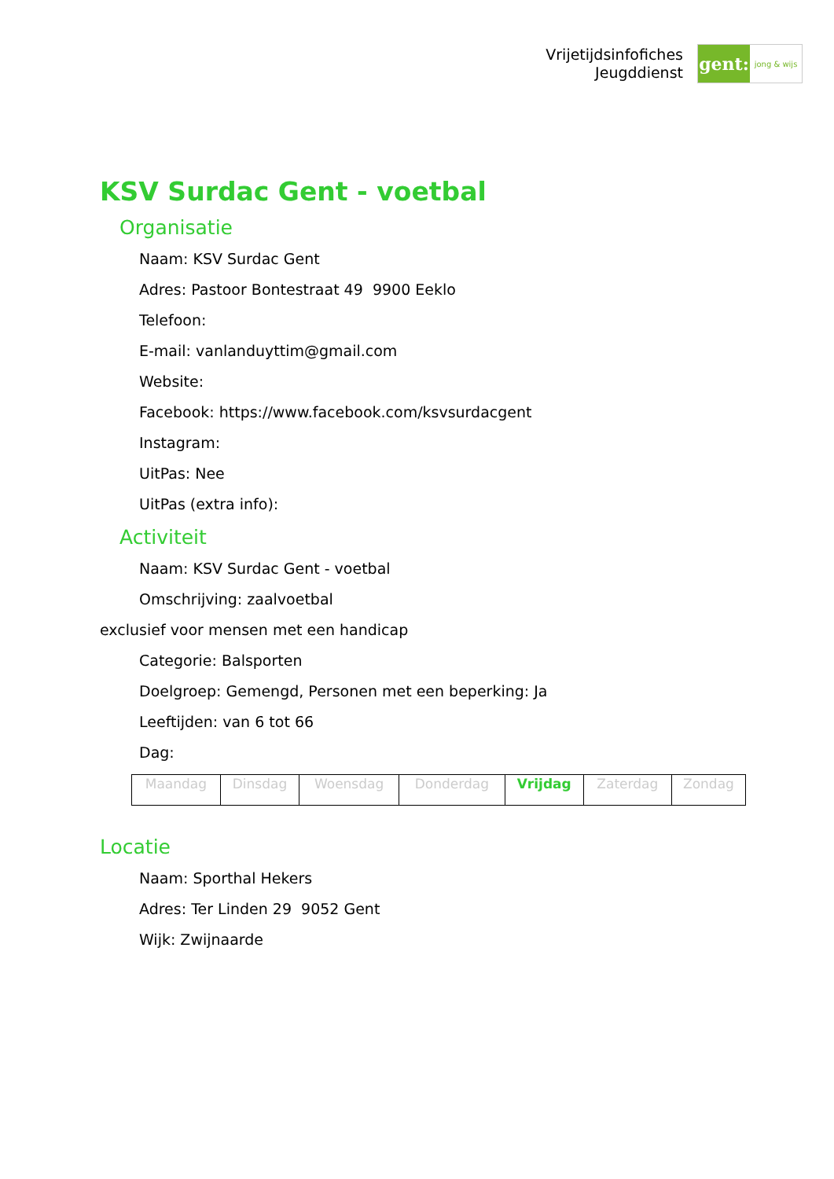Vrijetijdsinfofiches
Jeugddienst
gent:
jong & wijs
KSV Surdac Gent - voetbal
Organisatie
Naam: KSV Surdac Gent
Adres: Pastoor Bontestraat 49 9900 Eeklo
Telefoon:
E-mail: vanlanduyttim@gmail.com
Website:
Facebook: https://www.facebook.com/ksvsurdacgent
Instagram:
UitPas: Nee
UitPas (extra info):
Activiteit
Naam: KSV Surdac Gent - voetbal
Omschrijving: zaalvoetbal
exclusief voor mensen met een handicap
Categorie: Balsporten
Doelgroep: Gemengd, Personen met een beperking: Ja
Leeftijden: van 6 tot 66
Dag:
| Maandag | Dinsdag | Woensdag | Donderdag | Vrijdag | Zaterdag | Zondag |
Locatie
Naam: Sporthal Hekers
Adres: Ter Linden 29 9052 Gent
Wijk: Zwijnaarde